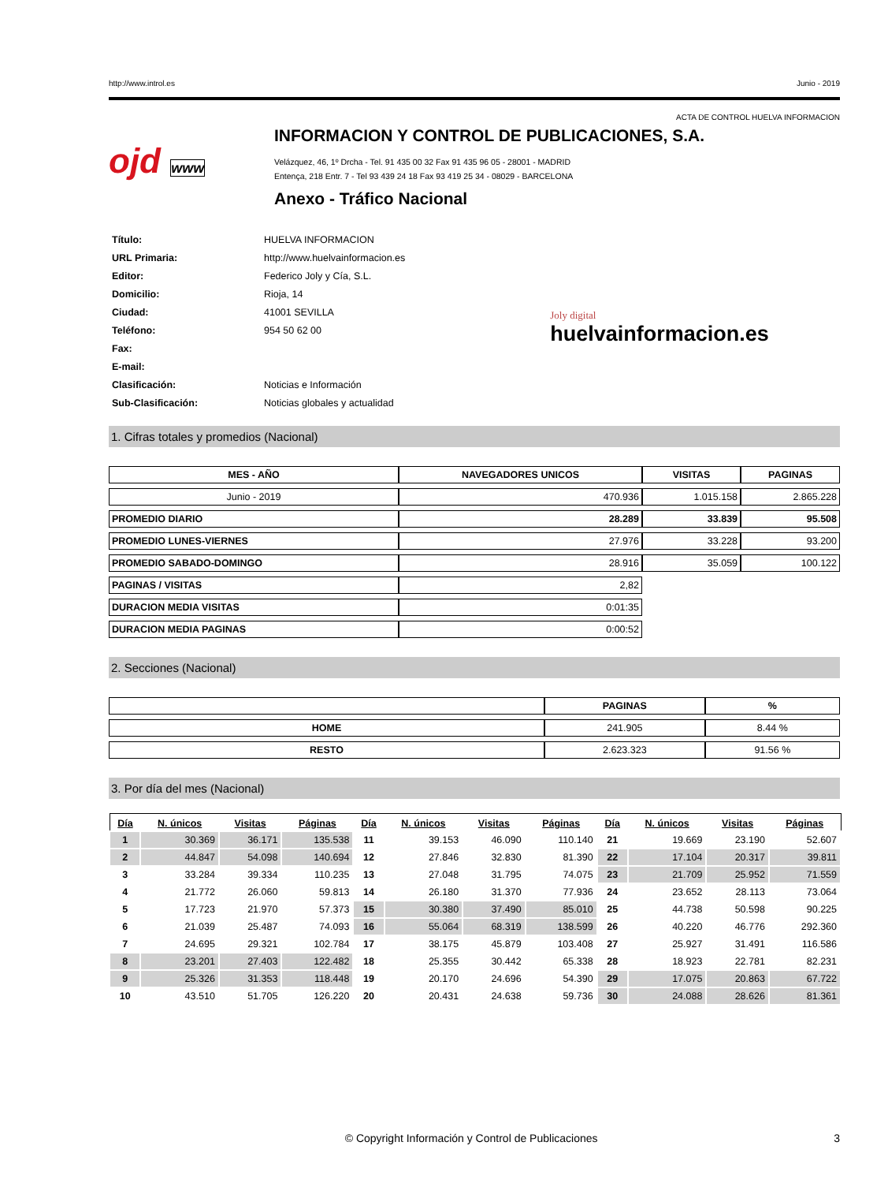http://www.introl.es Junio - 2019
ACTA DE CONTROL HUELVA INFORMACION
ojd www
INFORMACION Y CONTROL DE PUBLICACIONES, S.A.
Velázquez, 46, 1º Drcha - Tel. 91 435 00 32 Fax 91 435 96 05 - 28001 - MADRID
Entença, 218 Entr. 7 - Tel 93 439 24 18 Fax 93 419 25 34 - 08029 - BARCELONA
Anexo - Tráfico Nacional
| Título: | HUELVA INFORMACION |
| URL Primaria: | http://www.huelvainformacion.es |
| Editor: | Federico Joly y Cía, S.L. |
| Domicilio: | Rioja, 14 |
| Ciudad: | 41001 SEVILLA |
| Teléfono: | 954 50 62 00 |
| Fax: | |
| E-mail: | |
| Clasificación: | Noticias e Información |
| Sub-Clasificación: | Noticias globales y actualidad |
Joly digital
huelvainformacion.es
1. Cifras totales y promedios (Nacional)
| MES - AÑO | NAVEGADORES UNICOS | VISITAS | PAGINAS |
| --- | --- | --- | --- |
| Junio - 2019 | 470.936 | 1.015.158 | 2.865.228 |
| PROMEDIO DIARIO | 28.289 | 33.839 | 95.508 |
| PROMEDIO LUNES-VIERNES | 27.976 | 33.228 | 93.200 |
| PROMEDIO SABADO-DOMINGO | 28.916 | 35.059 | 100.122 |
| PAGINAS / VISITAS | 2,82 | | |
| DURACION MEDIA VISITAS | 0:01:35 | | |
| DURACION MEDIA PAGINAS | 0:00:52 | | |
2. Secciones (Nacional)
| | PAGINAS | % |
| --- | --- | --- |
| HOME | 241.905 | 8.44 % |
| RESTO | 2.623.323 | 91.56 % |
3. Por día del mes (Nacional)
| Día | N. únicos | Visitas | Páginas | Día | N. únicos | Visitas | Páginas | Día | N. únicos | Visitas | Páginas |
| --- | --- | --- | --- | --- | --- | --- | --- | --- | --- | --- | --- |
| 1 | 30.369 | 36.171 | 135.538 | 11 | 39.153 | 46.090 | 110.140 | 21 | 19.669 | 23.190 | 52.607 |
| 2 | 44.847 | 54.098 | 140.694 | 12 | 27.846 | 32.830 | 81.390 | 22 | 17.104 | 20.317 | 39.811 |
| 3 | 33.284 | 39.334 | 110.235 | 13 | 27.048 | 31.795 | 74.075 | 23 | 21.709 | 25.952 | 71.559 |
| 4 | 21.772 | 26.060 | 59.813 | 14 | 26.180 | 31.370 | 77.936 | 24 | 23.652 | 28.113 | 73.064 |
| 5 | 17.723 | 21.970 | 57.373 | 15 | 30.380 | 37.490 | 85.010 | 25 | 44.738 | 50.598 | 90.225 |
| 6 | 21.039 | 25.487 | 74.093 | 16 | 55.064 | 68.319 | 138.599 | 26 | 40.220 | 46.776 | 292.360 |
| 7 | 24.695 | 29.321 | 102.784 | 17 | 38.175 | 45.879 | 103.408 | 27 | 25.927 | 31.491 | 116.586 |
| 8 | 23.201 | 27.403 | 122.482 | 18 | 25.355 | 30.442 | 65.338 | 28 | 18.923 | 22.781 | 82.231 |
| 9 | 25.326 | 31.353 | 118.448 | 19 | 20.170 | 24.696 | 54.390 | 29 | 17.075 | 20.863 | 67.722 |
| 10 | 43.510 | 51.705 | 126.220 | 20 | 20.431 | 24.638 | 59.736 | 30 | 24.088 | 28.626 | 81.361 |
© Copyright Información y Control de Publicaciones 3